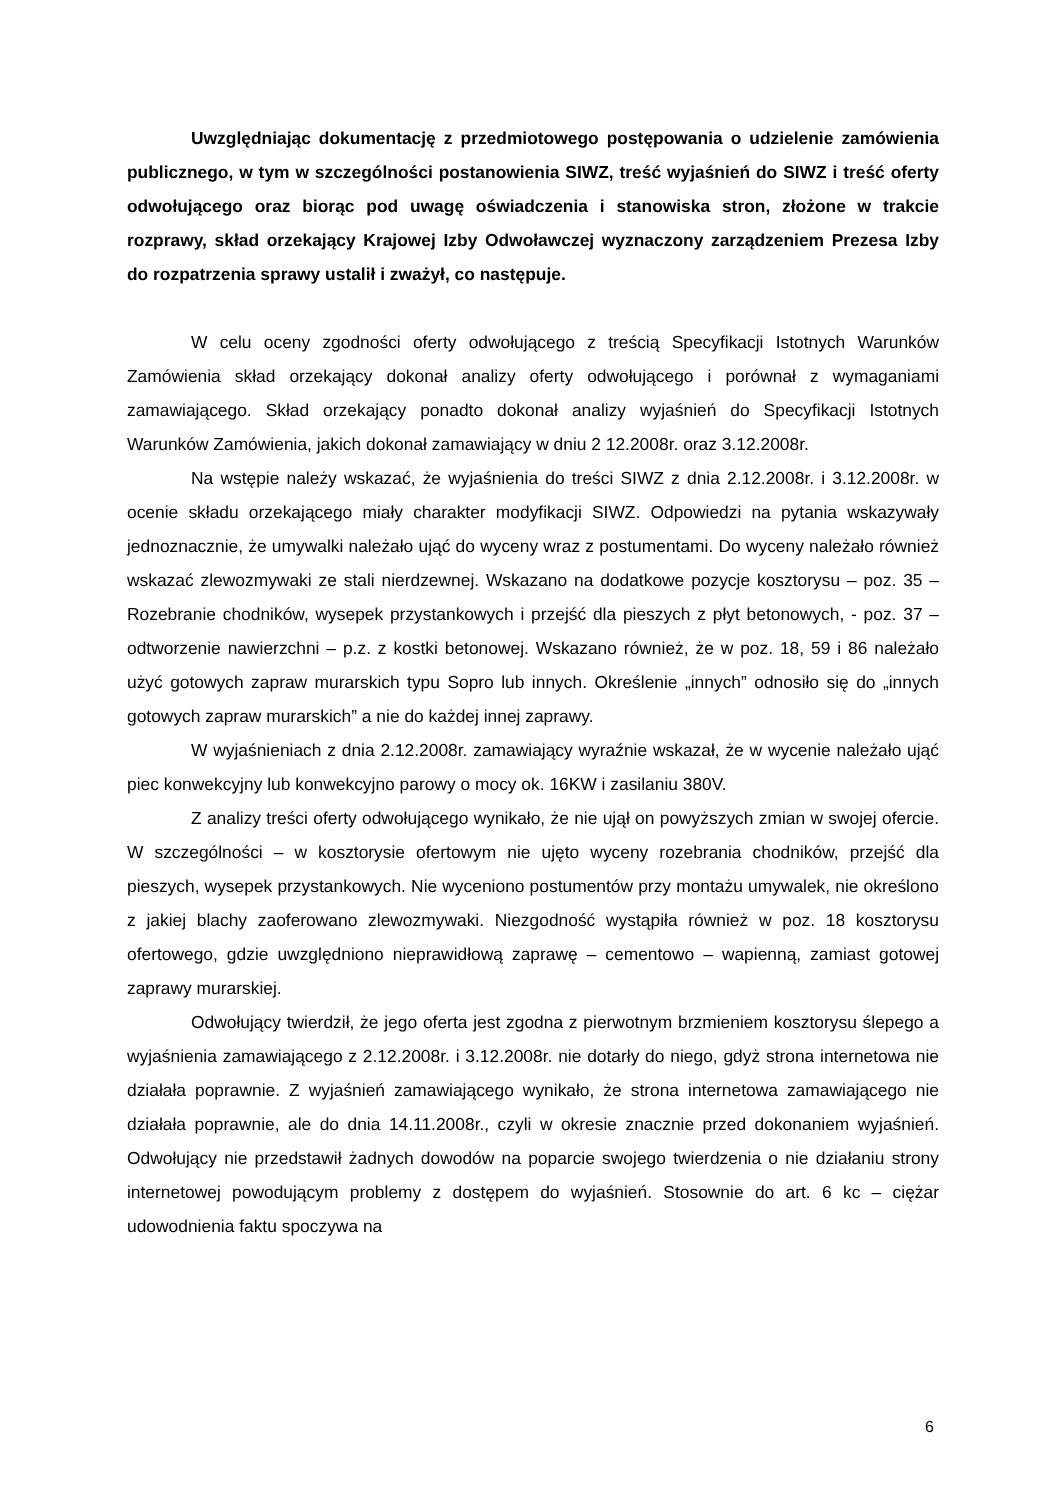Uwzględniając dokumentację z przedmiotowego postępowania o udzielenie zamówienia publicznego, w tym w szczególności postanowienia SIWZ, treść wyjaśnień do SIWZ i treść oferty odwołującego oraz biorąc pod uwagę oświadczenia i stanowiska stron, złożone w trakcie rozprawy, skład orzekający Krajowej Izby Odwoławczej wyznaczony zarządzeniem Prezesa Izby do rozpatrzenia sprawy ustalił i zważył, co następuje.
W celu oceny zgodności oferty odwołującego z treścią Specyfikacji Istotnych Warunków Zamówienia skład orzekający dokonał analizy oferty odwołującego i porównał z wymaganiami zamawiającego. Skład orzekający ponadto dokonał analizy wyjaśnień do Specyfikacji Istotnych Warunków Zamówienia, jakich dokonał zamawiający w dniu 2 12.2008r. oraz 3.12.2008r.
Na wstępie należy wskazać, że wyjaśnienia do treści SIWZ z dnia 2.12.2008r. i 3.12.2008r. w ocenie składu orzekającego miały charakter modyfikacji SIWZ. Odpowiedzi na pytania wskazywały jednoznacznie, że umywalki należało ująć do wyceny wraz z postumentami. Do wyceny należało również wskazać zlewozmywaki ze stali nierdzewnej. Wskazano na dodatkowe pozycje kosztorysu – poz. 35 – Rozebranie chodników, wysepek przystankowych i przejść dla pieszych z płyt betonowych, - poz. 37 – odtworzenie nawierzchni – p.z. z kostki betonowej. Wskazano również, że w poz. 18, 59 i 86 należało użyć gotowych zapraw murarskich typu Sopro lub innych. Określenie „innych” odnosiło się do „innych gotowych zapraw murarskich” a nie do każdej innej zaprawy.
W wyjaśnieniach z dnia 2.12.2008r. zamawiający wyraźnie wskazał, że w wycenie należało ująć piec konwekcyjny lub konwekcyjno parowy o mocy ok. 16KW i zasilaniu 380V.
Z analizy treści oferty odwołującego wynikało, że nie ujął on powyższych zmian w swojej ofercie. W szczególności – w kosztorysie ofertowym nie ujęto wyceny rozebrania chodników, przejść dla pieszych, wysepek przystankowych. Nie wyceniono postumentów przy montażu umywalek, nie określono z jakiej blachy zaoferowano zlewozmywaki. Niezgodność wystąpiła również w poz. 18 kosztorysu ofertowego, gdzie uwzględniono nieprawidłową zaprawę – cementowo – wapienną, zamiast gotowej zaprawy murarskiej.
Odwołujący twierdził, że jego oferta jest zgodna z pierwotnym brzmieniem kosztorysu ślepego a wyjaśnienia zamawiającego z 2.12.2008r. i 3.12.2008r. nie dotarły do niego, gdyż strona internetowa nie działała poprawnie. Z wyjaśnień zamawiającego wynikało, że strona internetowa zamawiającego nie działała poprawnie, ale do dnia 14.11.2008r., czyli w okresie znacznie przed dokonaniem wyjaśnień. Odwołujący nie przedstawił żadnych dowodów na poparcie swojego twierdzenia o nie działaniu strony internetowej powodującym problemy z dostępem do wyjaśnień. Stosownie do art. 6 kc – ciężar udowodnienia faktu spoczywa na
6